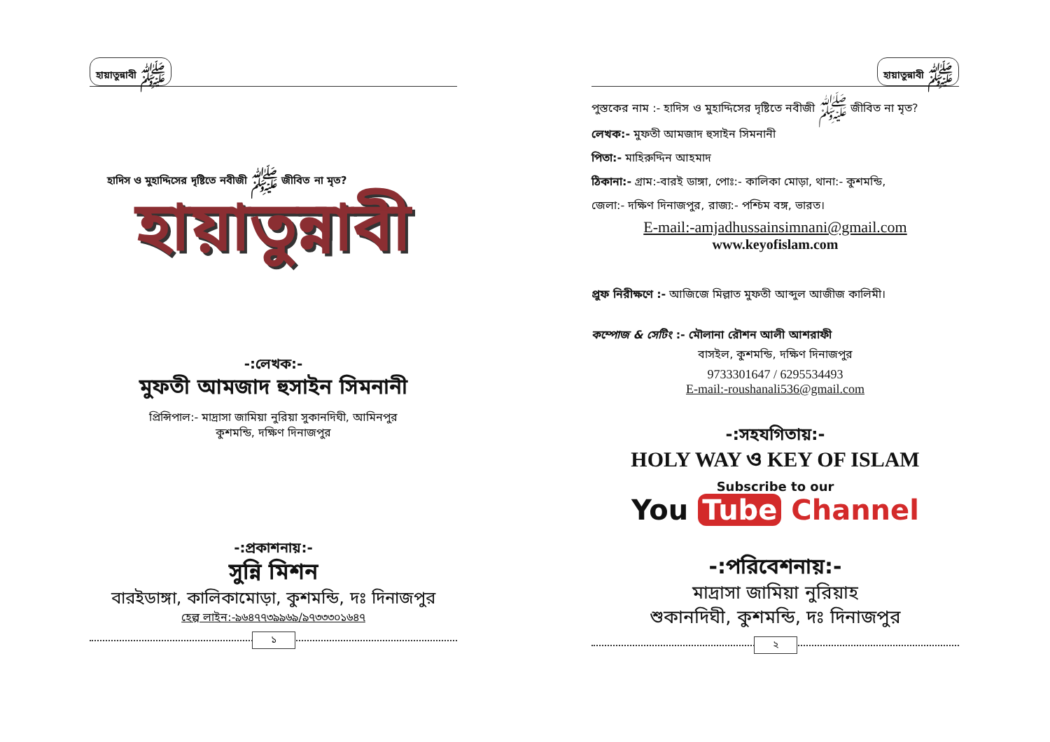হায়াতুন্নাবী ﷺ
হাদিস ও মুহাদ্দিসের দৃষ্টিতে নবীজী ﷺ জীবিত না মৃত?
হায়াতুন্নাবী
-:লেখক:-
মুফতী আমজাদ হুসাইন সিমনানী
প্রিন্সিপাল:- মাদ্রাসা জামিয়া নুরিয়া সুকানদিঘী, আমিনপুর
কুশমন্ডি, দক্ষিণ দিনাজপুর
-:প্রকাশনায়:-
সুন্নি মিশন
বারইডাঙ্গা, কালিকামোড়া, কুশমন্ডি, দঃ দিনাজপুর
হেল্প লাইন:-৯৬৪৭৭৩৯৯৬৯/৯৭৩৩৩০১৬৪৭
১
হায়াতুন্নাবী ﷺ
পুস্তকের নাম :- হাদিস ও মুহাদ্দিসের দৃষ্টিতে নবীজী ﷺ জীবিত না মৃত?
লেখক:- মুফতী আমজাদ হুসাইন সিমনানী
পিতা:- মাহিরুদ্দিন আহমাদ
ঠিকানা:- গ্রাম:-বারই ডাঙ্গা, পোঃ:- কালিকা মোড়া, থানা:- কুশমন্ডি,
জেলা:- দক্ষিণ দিনাজপুর, রাজ্য:- পশ্চিম বঙ্গ, ভারত।
E-mail:-amjadhussainsimnani@gmail.com
www.keyofislam.com
প্রুফ নিরীক্ষণে :- আজিজে মিল্লাত মুফতী আব্দুল আজীজ কালিমী।
কম্পোজ & সেটিং :- মৌলানা রৌশন আলী আশরাফী
বাসইল, কুশমন্ডি, দক্ষিণ দিনাজপুর
9733301647 / 6295534493
E-mail:-roushanali536@gmail.com
-:সহযগিতায়:-
HOLY WAY ও KEY OF ISLAM
Subscribe to our
You Tube Channel
-:পরিবেশনায়:-
মাদ্রাসা জামিয়া নুরিয়াহ
শুকানদিঘী, কুশমন্ডি, দঃ দিনাজপুর
২